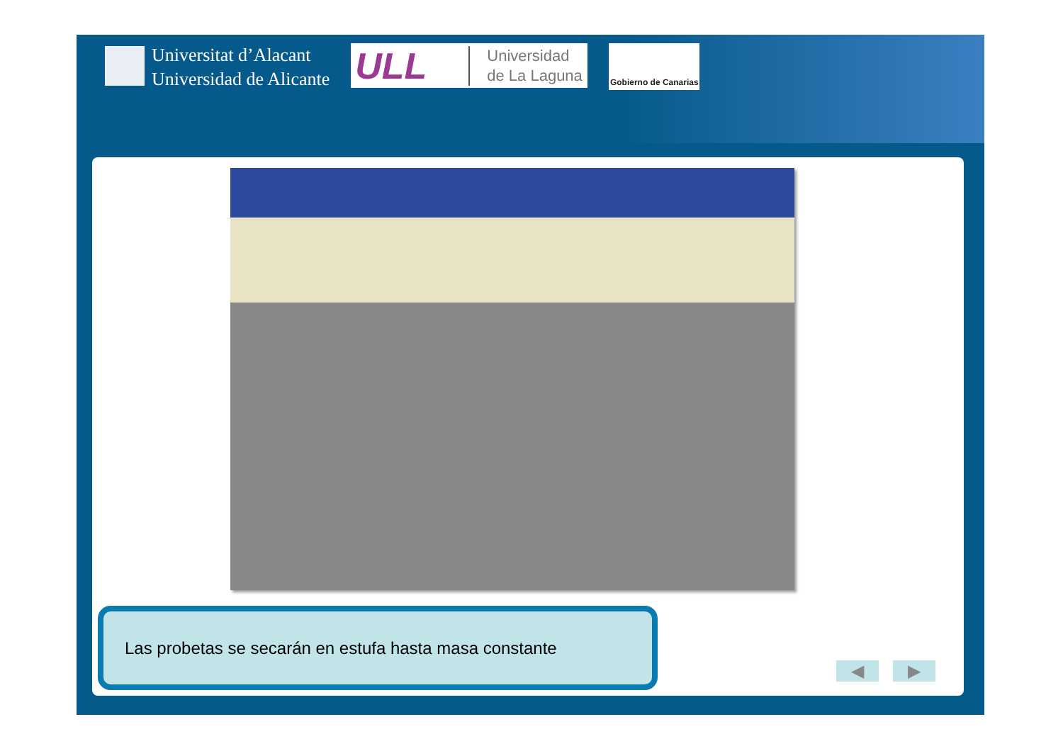Universitat d’Alacant
Universidad de Alicante
ULL Universidad
de La Laguna
Gobierno de Canarias
Las probetas se secarán en estufa hasta masa constante
◀ ▶